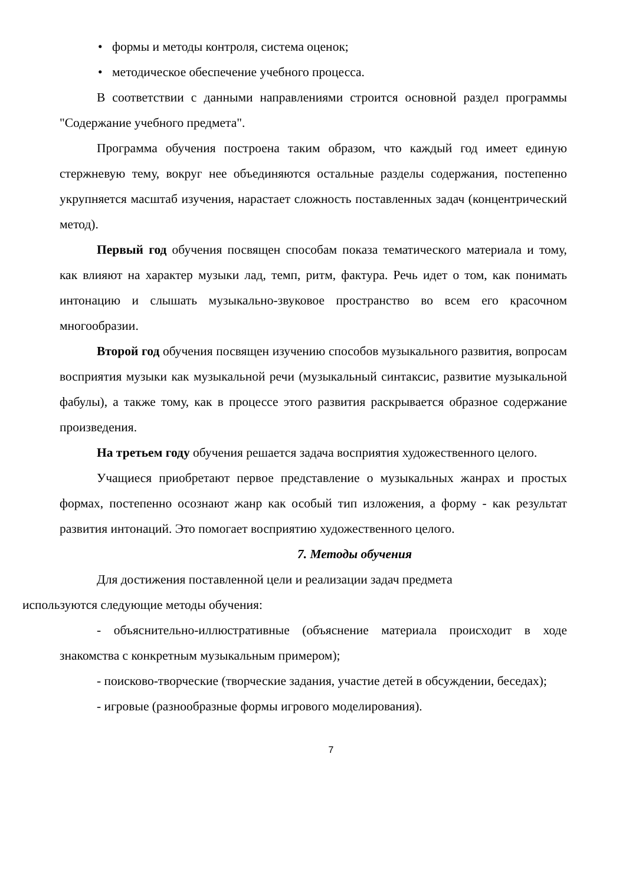• формы и методы контроля, система оценок;
• методическое обеспечение учебного процесса.
В соответствии с данными направлениями строится основной раздел программы "Содержание учебного предмета".
Программа обучения построена таким образом, что каждый год имеет единую стержневую тему, вокруг нее объединяются остальные разделы содержания, постепенно укрупняется масштаб изучения, нарастает сложность поставленных задач (концентрический метод).
Первый год обучения посвящен способам показа тематического материала и тому, как влияют на характер музыки лад, темп, ритм, фактура. Речь идет о том, как понимать интонацию и слышать музыкально-звуковое пространство во всем его красочном многообразии.
Второй год обучения посвящен изучению способов музыкального развития, вопросам восприятия музыки как музыкальной речи (музыкальный синтаксис, развитие музыкальной фабулы), а также тому, как в процессе этого развития раскрывается образное содержание произведения.
На третьем году обучения решается задача восприятия художественного целого.
Учащиеся приобретают первое представление о музыкальных жанрах и простых формах, постепенно осознают жанр как особый тип изложения, а форму - как результат развития интонаций. Это помогает восприятию художественного целого.
7. Методы обучения
Для достижения поставленной цели и реализации задач предмета
используются следующие методы обучения:
- объяснительно-иллюстративные (объяснение материала происходит в ходе знакомства с конкретным музыкальным примером);
- поисково-творческие (творческие задания, участие детей в обсуждении, беседах);
- игровые (разнообразные формы игрового моделирования).
7